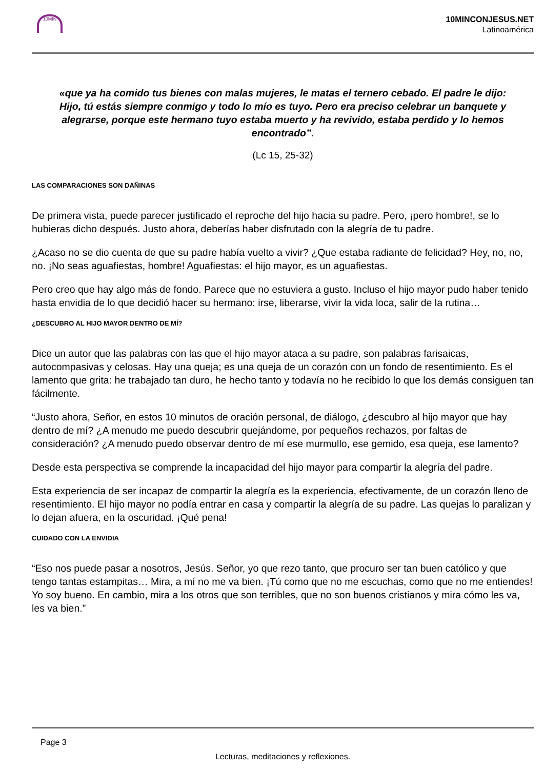10MIN
10MINCONJESUS.NET
Latinoamérica
«que ya ha comido tus bienes con malas mujeres, le matas el ternero cebado. El padre le dijo: Hijo, tú estás siempre conmigo y todo lo mío es tuyo. Pero era preciso celebrar un banquete y alegrarse, porque este hermano tuyo estaba muerto y ha revivido, estaba perdido y lo hemos encontrado”.
(Lc 15, 25-32)
LAS COMPARACIONES SON DAÑINAS
De primera vista, puede parecer justificado el reproche del hijo hacia su padre. Pero, ¡pero hombre!, se lo hubieras dicho después. Justo ahora, deberías haber disfrutado con la alegría de tu padre.
¿Acaso no se dio cuenta de que su padre había vuelto a vivir? ¿Que estaba radiante de felicidad? Hey, no, no, no. ¡No seas aguafiestas, hombre! Aguafiestas: el hijo mayor, es un aguafiestas.
Pero creo que hay algo más de fondo. Parece que no estuviera a gusto. Incluso el hijo mayor pudo haber tenido hasta envidia de lo que decidió hacer su hermano: irse, liberarse, vivir la vida loca, salir de la rutina…
¿DESCUBRO AL HIJO MAYOR DENTRO DE MÍ?
Dice un autor que las palabras con las que el hijo mayor ataca a su padre, son palabras farisaicas, autocompasivas y celosas. Hay una queja; es una queja de un corazón con un fondo de resentimiento. Es el lamento que grita: he trabajado tan duro, he hecho tanto y todavía no he recibido lo que los demás consiguen tan fácilmente.
“Justo ahora, Señor, en estos 10 minutos de oración personal, de diálogo, ¿descubro al hijo mayor que hay dentro de mí? ¿A menudo me puedo descubrir quejándome, por pequeños rechazos, por faltas de consideración? ¿A menudo puedo observar dentro de mí ese murmullo, ese gemido, esa queja, ese lamento?
Desde esta perspectiva se comprende la incapacidad del hijo mayor para compartir la alegría del padre.
Esta experiencia de ser incapaz de compartir la alegría es la experiencia, efectivamente, de un corazón lleno de resentimiento. El hijo mayor no podía entrar en casa y compartir la alegría de su padre. Las quejas lo paralizan y lo dejan afuera, en la oscuridad. ¡Qué pena!
CUIDADO CON LA ENVIDIA
“Eso nos puede pasar a nosotros, Jesús. Señor, yo que rezo tanto, que procuro ser tan buen católico y que tengo tantas estampitas… Mira, a mí no me va bien. ¡Tú como que no me escuchas, como que no me entiendes! Yo soy bueno. En cambio, mira a los otros que son terribles, que no son buenos cristianos y mira cómo les va, les va bien.”
Page 3
Lecturas, meditaciones y reflexiones.